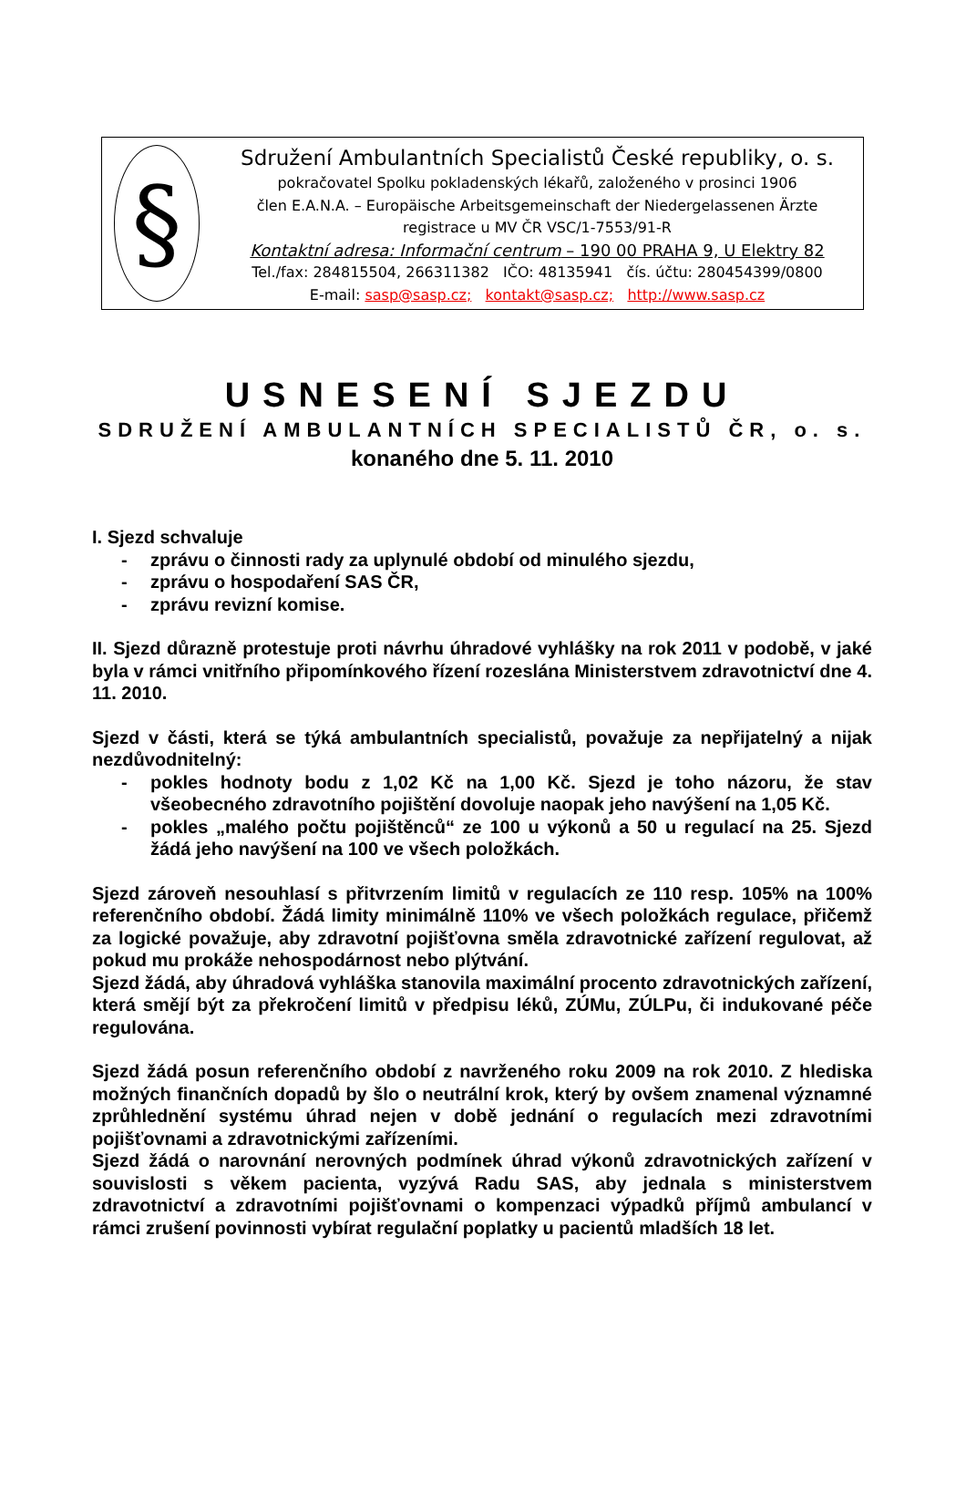§
Sdružení Ambulantních Specialistů České republiky, o. s.
pokračovatel Spolku pokladenských lékařů, založeného v prosinci 1906
člen E.A.N.A. – Europäische Arbeitsgemeinschaft der Niedergelassenen Ärzte
registrace u MV ČR VSC/1-7553/91-R
Kontaktní adresa: Informační centrum – 190 00 PRAHA 9, U Elektry 82
Tel./fax: 284815504, 266311382 IČO: 48135941 čís. účtu: 280454399/0800
E-mail: sasp@sasp.cz; kontakt@sasp.cz; http://www.sasp.cz
USNESENÍ SJEZDU
SDRUŽENÍ AMBULANTNÍCH SPECIALISTŮ ČR, o. s.
konaného dne 5. 11. 2010
I. Sjezd schvaluje
- zprávu o činnosti rady za uplynulé období od minulého sjezdu,
- zprávu o hospodaření SAS ČR,
- zprávu revizní komise.
II. Sjezd důrazně protestuje proti návrhu úhradové vyhlášky na rok 2011 v podobě, v jaké byla v rámci vnitřního připomínkového řízení rozeslána Ministerstvem zdravotnictví dne 4. 11. 2010.
Sjezd v části, která se týká ambulantních specialistů, považuje za nepřijatelný a nijak nezdůvodnitelný:
- pokles hodnoty bodu z 1,02 Kč na 1,00 Kč. Sjezd je toho názoru, že stav všeobecného zdravotního pojištění dovoluje naopak jeho navýšení na 1,05 Kč.
- pokles „malého počtu pojištěnců“ ze 100 u výkonů a 50 u regulací na 25. Sjezd žádá jeho navýšení na 100 ve všech položkách.
Sjezd zároveň nesouhlasí s přitvrzením limitů v regulacích ze 110 resp. 105% na 100% referenčního období. Žádá limity minimálně 110% ve všech položkách regulace, přičemž za logické považuje, aby zdravotní pojišťovna směla zdravotnické zařízení regulovat, až pokud mu prokáže nehospodárnost nebo plýtvání.
Sjezd žádá, aby úhradová vyhláška stanovila maximální procento zdravotnických zařízení, která smějí být za překročení limitů v předpisu léků, ZÚMu, ZÚLPu, či indukované péče regulována.
Sjezd žádá posun referenčního období z navrženého roku 2009 na rok 2010. Z hlediska možných finančních dopadů by šlo o neutrální krok, který by ovšem znamenal významné zprůhlednění systému úhrad nejen v době jednání o regulacích mezi zdravotními pojišťovnami a zdravotnickými zařízeními.
Sjezd žádá o narovnání nerovných podmínek úhrad výkonů zdravotnických zařízení v souvislosti s věkem pacienta, vyzývá Radu SAS, aby jednala s ministerstvem zdravotnictví a zdravotními pojišťovnami o kompenzaci výpadků příjmů ambulancí v rámci zrušení povinnosti vybírat regulační poplatky u pacientů mladších 18 let.